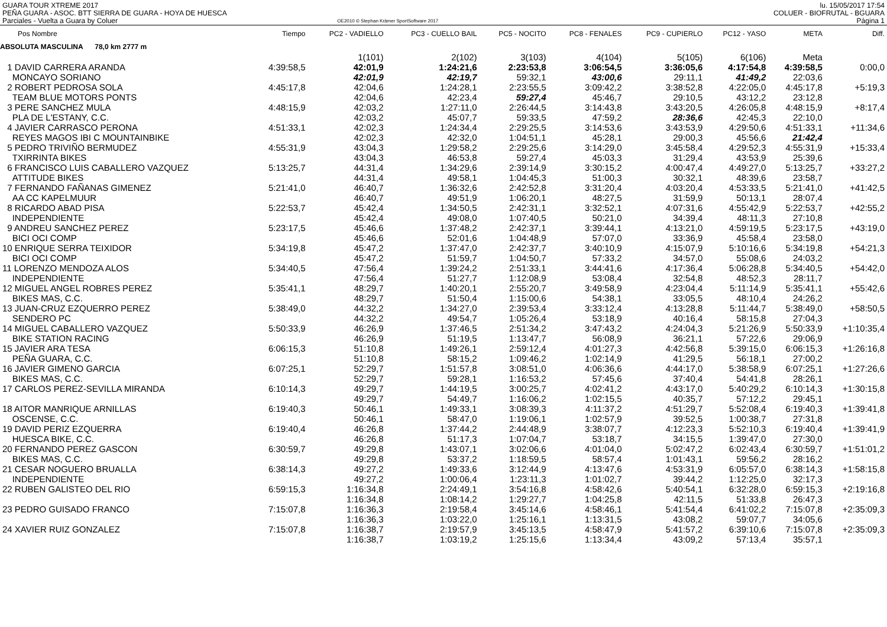GUARA TOUR XTREME 2017
PEÑA GUARA - ASOC. BTT SIERRA DE GUARA - HOYA DE HUESCA
Parciales - Vuelta a Guara by Coluer
OE2010 © Stephan Krämer SportSoftware 2017
lu. 15/05/2017 17:54
COLUER - BIOFRUTAL - BGUARA
Página 1
| Pos Nombre | Tiempo | PC2 - VADIELLO | PC3 - CUELLO BAIL | PC5 - NOCITO | PC8 - FENALES | PC9 - CUPIERLO | PC12 - YASO | META | Diff. |
| --- | --- | --- | --- | --- | --- | --- | --- | --- | --- |
| ABSOLUTA MASCULINA 78,0 km 2777 m | | | | | | | | | |
| | | 1(101) | 2(102) | 3(103) | 4(104) | 5(105) | 6(106) | Meta | |
| 1 DAVID CARRERA ARANDA | 4:39:58,5 | 42:01,9 | 1:24:21,6 | 2:23:53,8 | 3:06:54,5 | 3:36:05,6 | 4:17:54,8 | 4:39:58,5 | 0:00,0 |
| MONCAYO SORIANO | | 42:01,9 | 42:19,7 | 59:32,1 | 43:00,6 | 29:11,1 | 41:49,2 | 22:03,6 | |
| 2 ROBERT PEDROSA SOLA | 4:45:17,8 | 42:04,6 | 1:24:28,1 | 2:23:55,5 | 3:09:42,2 | 3:38:52,8 | 4:22:05,0 | 4:45:17,8 | +5:19,3 |
| TEAM BLUE MOTORS PONTS | | 42:04,6 | 42:23,4 | 59:27,4 | 45:46,7 | 29:10,5 | 43:12,2 | 23:12,8 | |
| 3 PERE SANCHEZ MULA | 4:48:15,9 | 42:03,2 | 1:27:11,0 | 2:26:44,5 | 3:14:43,8 | 3:43:20,5 | 4:26:05,8 | 4:48:15,9 | +8:17,4 |
| PLA DE L'ESTANY, C.C. | | 42:03,2 | 45:07,7 | 59:33,5 | 47:59,2 | 28:36,6 | 42:45,3 | 22:10,0 | |
| 4 JAVIER CARRASCO PERONA | 4:51:33,1 | 42:02,3 | 1:24:34,4 | 2:29:25,5 | 3:14:53,6 | 3:43:53,9 | 4:29:50,6 | 4:51:33,1 | +11:34,6 |
| REYES MAGOS IBI C MOUNTAINBIKE | | 42:02,3 | 42:32,0 | 1:04:51,1 | 45:28,1 | 29:00,3 | 45:56,6 | 21:42,4 | |
| 5 PEDRO TRIVIÑO BERMUDEZ | 4:55:31,9 | 43:04,3 | 1:29:58,2 | 2:29:25,6 | 3:14:29,0 | 3:45:58,4 | 4:29:52,3 | 4:55:31,9 | +15:33,4 |
| TXIRRINTA BIKES | | 43:04,3 | 46:53,8 | 59:27,4 | 45:03,3 | 31:29,4 | 43:53,9 | 25:39,6 | |
| 6 FRANCISCO LUIS CABALLERO VAZQUEZ | 5:13:25,7 | 44:31,4 | 1:34:29,6 | 2:39:14,9 | 3:30:15,2 | 4:00:47,4 | 4:49:27,0 | 5:13:25,7 | +33:27,2 |
| ATTITUDE BIKES | | 44:31,4 | 49:58,1 | 1:04:45,3 | 51:00,3 | 30:32,1 | 48:39,6 | 23:58,7 | |
| 7 FERNANDO FAÑANAS GIMENEZ | 5:21:41,0 | 46:40,7 | 1:36:32,6 | 2:42:52,8 | 3:31:20,4 | 4:03:20,4 | 4:53:33,5 | 5:21:41,0 | +41:42,5 |
| AA CC KAPELMUUR | | 46:40,7 | 49:51,9 | 1:06:20,1 | 48:27,5 | 31:59,9 | 50:13,1 | 28:07,4 | |
| 8 RICARDO ABAD PISA | 5:22:53,7 | 45:42,4 | 1:34:50,5 | 2:42:31,1 | 3:32:52,1 | 4:07:31,6 | 4:55:42,9 | 5:22:53,7 | +42:55,2 |
| INDEPENDIENTE | | 45:42,4 | 49:08,0 | 1:07:40,5 | 50:21,0 | 34:39,4 | 48:11,3 | 27:10,8 | |
| 9 ANDREU SANCHEZ PEREZ | 5:23:17,5 | 45:46,6 | 1:37:48,2 | 2:42:37,1 | 3:39:44,1 | 4:13:21,0 | 4:59:19,5 | 5:23:17,5 | +43:19,0 |
| BICI OCI COMP | | 45:46,6 | 52:01,6 | 1:04:48,9 | 57:07,0 | 33:36,9 | 45:58,4 | 23:58,0 | |
| 10 ENRIQUE SERRA TEIXIDOR | 5:34:19,8 | 45:47,2 | 1:37:47,0 | 2:42:37,7 | 3:40:10,9 | 4:15:07,9 | 5:10:16,6 | 5:34:19,8 | +54:21,3 |
| BICI OCI COMP | | 45:47,2 | 51:59,7 | 1:04:50,7 | 57:33,2 | 34:57,0 | 55:08,6 | 24:03,2 | |
| 11 LORENZO MENDOZA ALOS | 5:34:40,5 | 47:56,4 | 1:39:24,2 | 2:51:33,1 | 3:44:41,6 | 4:17:36,4 | 5:06:28,8 | 5:34:40,5 | +54:42,0 |
| INDEPENDIENTE | | 47:56,4 | 51:27,7 | 1:12:08,9 | 53:08,4 | 32:54,8 | 48:52,3 | 28:11,7 | |
| 12 MIGUEL ANGEL ROBRES PEREZ | 5:35:41,1 | 48:29,7 | 1:40:20,1 | 2:55:20,7 | 3:49:58,9 | 4:23:04,4 | 5:11:14,9 | 5:35:41,1 | +55:42,6 |
| BIKES MAS, C.C. | | 48:29,7 | 51:50,4 | 1:15:00,6 | 54:38,1 | 33:05,5 | 48:10,4 | 24:26,2 | |
| 13 JUAN-CRUZ EZQUERRO PEREZ | 5:38:49,0 | 44:32,2 | 1:34:27,0 | 2:39:53,4 | 3:33:12,4 | 4:13:28,8 | 5:11:44,7 | 5:38:49,0 | +58:50,5 |
| SENDERO PC | | 44:32,2 | 49:54,7 | 1:05:26,4 | 53:18,9 | 40:16,4 | 58:15,8 | 27:04,3 | |
| 14 MIGUEL CABALLERO VAZQUEZ | 5:50:33,9 | 46:26,9 | 1:37:46,5 | 2:51:34,2 | 3:47:43,2 | 4:24:04,3 | 5:21:26,9 | 5:50:33,9 | +1:10:35,4 |
| BIKE STATION RACING | | 46:26,9 | 51:19,5 | 1:13:47,7 | 56:08,9 | 36:21,1 | 57:22,6 | 29:06,9 | |
| 15 JAVIER ARA TESA | 6:06:15,3 | 51:10,8 | 1:49:26,1 | 2:59:12,4 | 4:01:27,3 | 4:42:56,8 | 5:39:15,0 | 6:06:15,3 | +1:26:16,8 |
| PEÑA GUARA, C.C. | | 51:10,8 | 58:15,2 | 1:09:46,2 | 1:02:14,9 | 41:29,5 | 56:18,1 | 27:00,2 | |
| 16 JAVIER GIMENO GARCIA | 6:07:25,1 | 52:29,7 | 1:51:57,8 | 3:08:51,0 | 4:06:36,6 | 4:44:17,0 | 5:38:58,9 | 6:07:25,1 | +1:27:26,6 |
| BIKES MAS, C.C. | | 52:29,7 | 59:28,1 | 1:16:53,2 | 57:45,6 | 37:40,4 | 54:41,8 | 28:26,1 | |
| 17 CARLOS PEREZ-SEVILLA MIRANDA | 6:10:14,3 | 49:29,7 | 1:44:19,5 | 3:00:25,7 | 4:02:41,2 | 4:43:17,0 | 5:40:29,2 | 6:10:14,3 | +1:30:15,8 |
| | | 49:29,7 | 54:49,7 | 1:16:06,2 | 1:02:15,5 | 40:35,7 | 57:12,2 | 29:45,1 | |
| 18 AITOR MANRIQUE ARNILLAS | 6:19:40,3 | 50:46,1 | 1:49:33,1 | 3:08:39,3 | 4:11:37,2 | 4:51:29,7 | 5:52:08,4 | 6:19:40,3 | +1:39:41,8 |
| OSCENSE, C.C. | | 50:46,1 | 58:47,0 | 1:19:06,1 | 1:02:57,9 | 39:52,5 | 1:00:38,7 | 27:31,8 | |
| 19 DAVID PERIZ EZQUERRA | 6:19:40,4 | 46:26,8 | 1:37:44,2 | 2:44:48,9 | 3:38:07,7 | 4:12:23,3 | 5:52:10,3 | 6:19:40,4 | +1:39:41,9 |
| HUESCA BIKE, C.C. | | 46:26,8 | 51:17,3 | 1:07:04,7 | 53:18,7 | 34:15,5 | 1:39:47,0 | 27:30,0 | |
| 20 FERNANDO PEREZ GASCON | 6:30:59,7 | 49:29,8 | 1:43:07,1 | 3:02:06,6 | 4:01:04,0 | 5:02:47,2 | 6:02:43,4 | 6:30:59,7 | +1:51:01,2 |
| BIKES MAS, C.C. | | 49:29,8 | 53:37,2 | 1:18:59,5 | 58:57,4 | 1:01:43,1 | 59:56,2 | 28:16,2 | |
| 21 CESAR NOGUERO BRUALLA | 6:38:14,3 | 49:27,2 | 1:49:33,6 | 3:12:44,9 | 4:13:47,6 | 4:53:31,9 | 6:05:57,0 | 6:38:14,3 | +1:58:15,8 |
| INDEPENDIENTE | | 49:27,2 | 1:00:06,4 | 1:23:11,3 | 1:01:02,7 | 39:44,2 | 1:12:25,0 | 32:17,3 | |
| 22 RUBEN GALISTEO DEL RIO | 6:59:15,3 | 1:16:34,8 | 2:24:49,1 | 3:54:16,8 | 4:58:42,6 | 5:40:54,1 | 6:32:28,0 | 6:59:15,3 | +2:19:16,8 |
| | | 1:16:34,8 | 1:08:14,2 | 1:29:27,7 | 1:04:25,8 | 42:11,5 | 51:33,8 | 26:47,3 | |
| 23 PEDRO GUISADO FRANCO | 7:15:07,8 | 1:16:36,3 | 2:19:58,4 | 3:45:14,6 | 4:58:46,1 | 5:41:54,4 | 6:41:02,2 | 7:15:07,8 | +2:35:09,3 |
| | | 1:16:36,3 | 1:03:22,0 | 1:25:16,1 | 1:13:31,5 | 43:08,2 | 59:07,7 | 34:05,6 | |
| 24 XAVIER RUIZ GONZALEZ | 7:15:07,8 | 1:16:38,7 | 2:19:57,9 | 3:45:13,5 | 4:58:47,9 | 5:41:57,2 | 6:39:10,6 | 7:15:07,8 | +2:35:09,3 |
| | | 1:16:38,7 | 1:03:19,2 | 1:25:15,6 | 1:13:34,4 | 43:09,2 | 57:13,4 | 35:57,1 | |